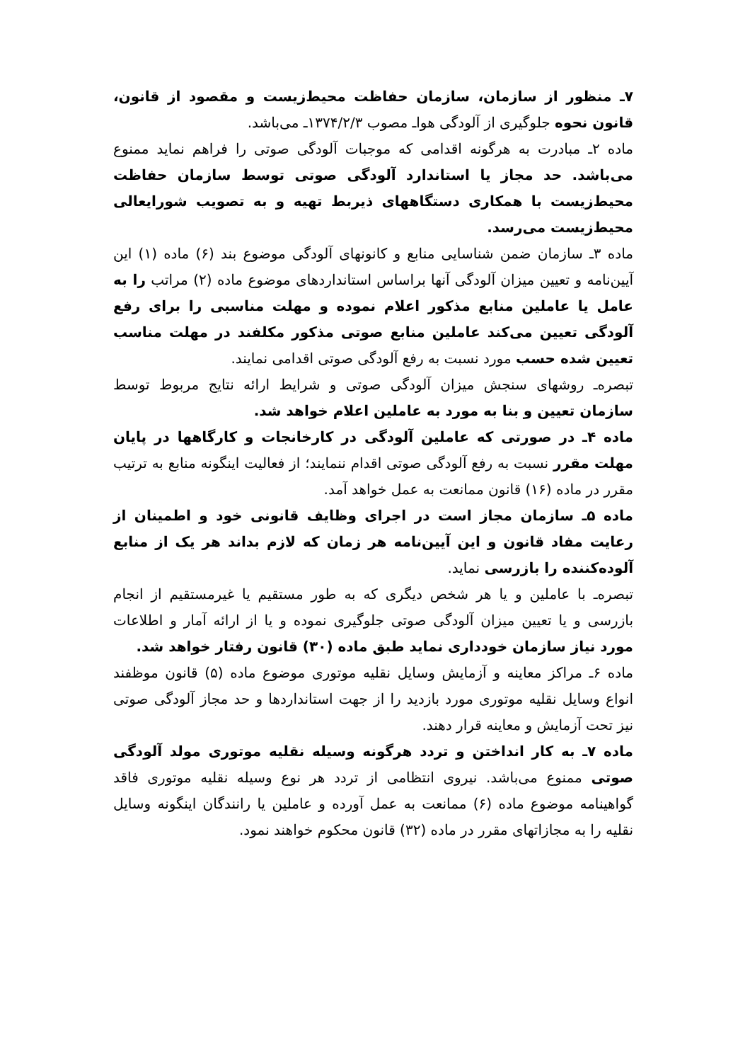۷ـ منظور از سازمان، سازمان حفاظت محیط‌زیست و مقصود از قانون، قانون نحوه جلوگیری از آلودگی هواـ مصوب ۱۳۷۴/۲/۳ـ می‌باشد.
ماده ۲ـ مبادرت به هرگونه اقدامی که موجبات آلودگی صوتی را فراهم نماید ممنوع می‌باشد. حد مجاز یا استاندارد آلودگی صوتی توسط سازمان حفاظت محیط‌زیست با همکاری دستگاههای ذیربط تهیه و به تصویب شورایعالی محیط‌زیست می‌رسد.
ماده ۳ـ سازمان ضمن شناسایی منابع و کانونهای آلودگی موضوع بند (۶) ماده (۱) این آیین‌نامه و تعیین میزان آلودگی آنها براساس استانداردهای موضوع ماده (۲) مراتب را به عامل یا عاملین منابع مذکور اعلام نموده و مهلت مناسبی را برای رفع آلودگی تعیین می‌کند عاملین منابع صوتی مذکور مکلفند در مهلت مناسب تعیین شده حسب مورد نسبت به رفع آلودگی صوتی اقدامی نمایند.
تبصره‌ـ روشهای سنجش میزان آلودگی صوتی و شرایط ارائه نتایج مربوط توسط سازمان تعیین و بنا به مورد به عاملین اعلام خواهد شد.
ماده ۴ـ در صورتی که عاملین آلودگی در کارخانجات و کارگاهها در پایان مهلت مقرر نسبت به رفع آلودگی صوتی اقدام ننمایند؛ از فعالیت اینگونه منابع به ترتیب مقرر در ماده (۱۶) قانون ممانعت به عمل خواهد آمد.
ماده ۵ـ سازمان مجاز است در اجرای وظایف قانونی خود و اطمینان از رعایت مفاد قانون و این آیین‌نامه هر زمان که لازم بداند هر یک از منابع آلوده‌کننده را بازرسی نماید.
تبصره‌ـ با عاملین و یا هر شخص دیگری که به طور مستقیم یا غیرمستقیم از انجام بازرسی و یا تعیین میزان آلودگی صوتی جلوگیری نموده و یا از ارائه آمار و اطلاعات مورد نیاز سازمان خودداری نماید طبق ماده (۳۰) قانون رفتار خواهد شد.
ماده ۶ـ مراکز معاینه و آزمایش وسایل نقلیه موتوری موضوع ماده (۵) قانون موظفند انواع وسایل نقلیه موتوری مورد بازدید را از جهت استانداردها و حد مجاز آلودگی صوتی نیز تحت آزمایش و معاینه قرار دهند.
ماده ۷ـ به کار انداختن و تردد هرگونه وسیله نقلیه موتوری مولد آلودگی صوتی ممنوع می‌باشد. نیروی انتظامی از تردد هر نوع وسیله نقلیه موتوری فاقد گواهینامه موضوع ماده (۶) ممانعت به عمل آورده و عاملین یا رانندگان اینگونه وسایل نقلیه را به مجازاتهای مقرر در ماده (۳۲) قانون محکوم خواهند نمود.